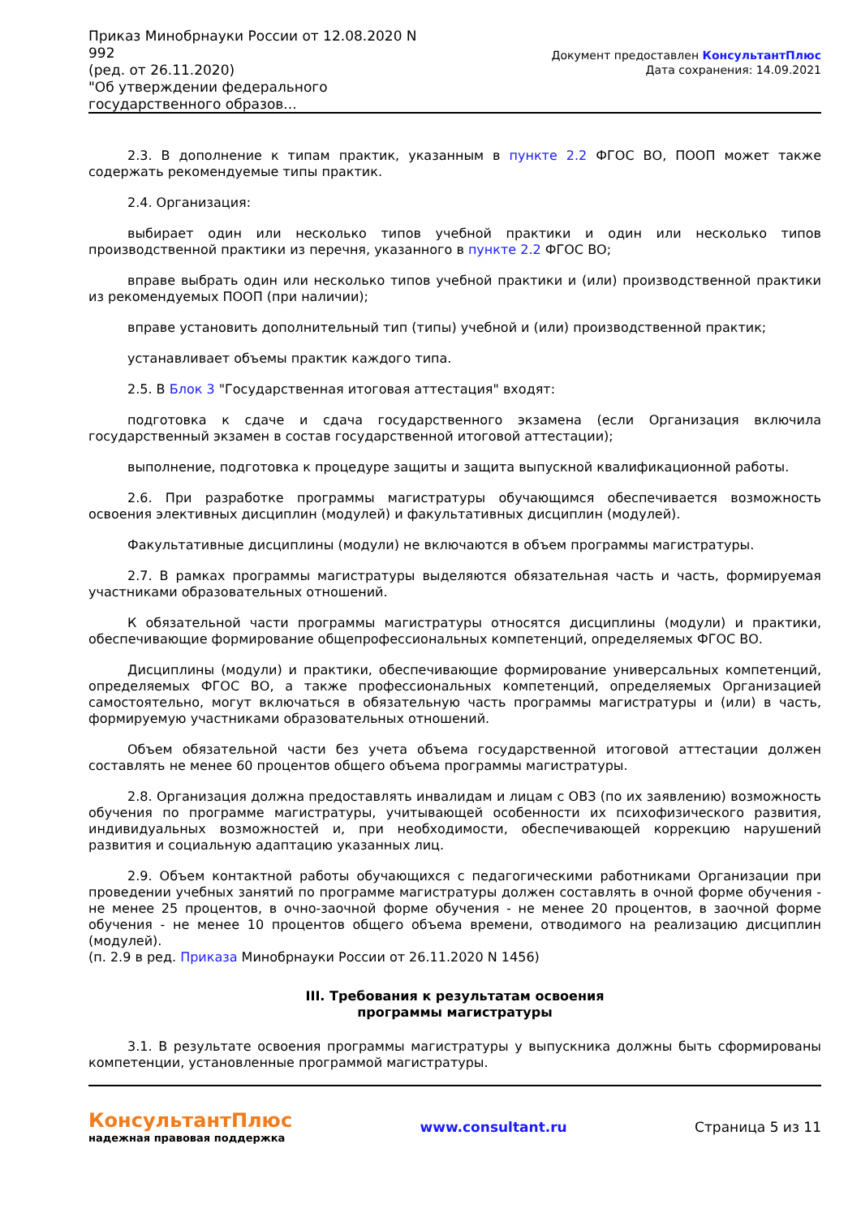Приказ Минобрнауки России от 12.08.2020 N 992
(ред. от 26.11.2020)
"Об утверждении федерального государственного образов...
Документ предоставлен КонсультантПлюс
Дата сохранения: 14.09.2021
2.3. В дополнение к типам практик, указанным в пункте 2.2 ФГОС ВО, ПООП может также содержать рекомендуемые типы практик.
2.4. Организация:
выбирает один или несколько типов учебной практики и один или несколько типов производственной практики из перечня, указанного в пункте 2.2 ФГОС ВО;
вправе выбрать один или несколько типов учебной практики и (или) производственной практики из рекомендуемых ПООП (при наличии);
вправе установить дополнительный тип (типы) учебной и (или) производственной практик;
устанавливает объемы практик каждого типа.
2.5. В Блок 3 "Государственная итоговая аттестация" входят:
подготовка к сдаче и сдача государственного экзамена (если Организация включила государственный экзамен в состав государственной итоговой аттестации);
выполнение, подготовка к процедуре защиты и защита выпускной квалификационной работы.
2.6. При разработке программы магистратуры обучающимся обеспечивается возможность освоения элективных дисциплин (модулей) и факультативных дисциплин (модулей).
Факультативные дисциплины (модули) не включаются в объем программы магистратуры.
2.7. В рамках программы магистратуры выделяются обязательная часть и часть, формируемая участниками образовательных отношений.
К обязательной части программы магистратуры относятся дисциплины (модули) и практики, обеспечивающие формирование общепрофессиональных компетенций, определяемых ФГОС ВО.
Дисциплины (модули) и практики, обеспечивающие формирование универсальных компетенций, определяемых ФГОС ВО, а также профессиональных компетенций, определяемых Организацией самостоятельно, могут включаться в обязательную часть программы магистратуры и (или) в часть, формируемую участниками образовательных отношений.
Объем обязательной части без учета объема государственной итоговой аттестации должен составлять не менее 60 процентов общего объема программы магистратуры.
2.8. Организация должна предоставлять инвалидам и лицам с ОВЗ (по их заявлению) возможность обучения по программе магистратуры, учитывающей особенности их психофизического развития, индивидуальных возможностей и, при необходимости, обеспечивающей коррекцию нарушений развития и социальную адаптацию указанных лиц.
2.9. Объем контактной работы обучающихся с педагогическими работниками Организации при проведении учебных занятий по программе магистратуры должен составлять в очной форме обучения - не менее 25 процентов, в очно-заочной форме обучения - не менее 20 процентов, в заочной форме обучения - не менее 10 процентов общего объема времени, отводимого на реализацию дисциплин (модулей).
(п. 2.9 в ред. Приказа Минобрнауки России от 26.11.2020 N 1456)
III. Требования к результатам освоения
программы магистратуры
3.1. В результате освоения программы магистратуры у выпускника должны быть сформированы компетенции, установленные программой магистратуры.
КонсультантПлюс
надежная правовая поддержка
www.consultant.ru Страница 5 из 11